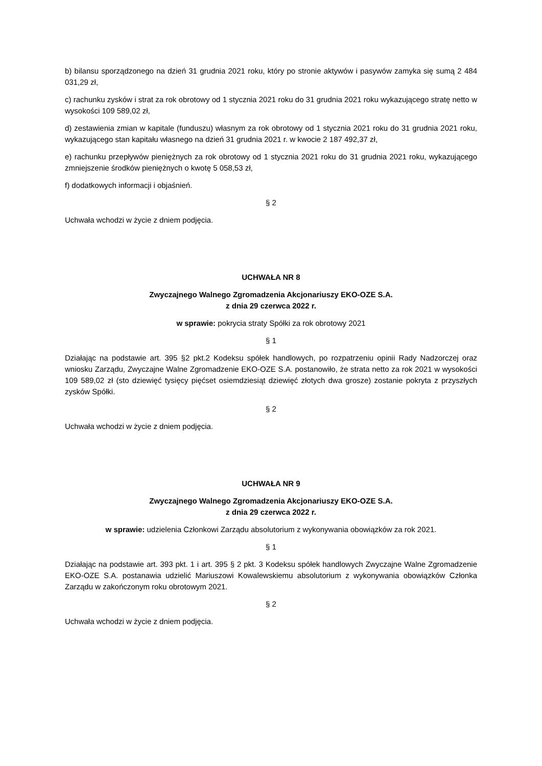b) bilansu sporządzonego na dzień 31 grudnia 2021 roku, który po stronie aktywów i pasywów zamyka się sumą 2 484 031,29 zł,
c) rachunku zysków i strat za rok obrotowy od 1 stycznia 2021 roku do 31 grudnia 2021 roku wykazującego stratę netto w wysokości 109 589,02 zł,
d) zestawienia zmian w kapitale (funduszu) własnym za rok obrotowy od 1 stycznia 2021 roku do 31 grudnia 2021 roku, wykazującego stan kapitału własnego na dzień 31 grudnia 2021 r. w kwocie 2 187 492,37 zł,
e) rachunku przepływów pieniężnych za rok obrotowy od 1 stycznia 2021 roku do 31 grudnia 2021 roku, wykazującego zmniejszenie środków pieniężnych o kwotę 5 058,53 zł,
f) dodatkowych informacji i objaśnień.
§ 2
Uchwała wchodzi w życie z dniem podjęcia.
UCHWAŁA NR 8
Zwyczajnego Walnego Zgromadzenia Akcjonariuszy EKO-OZE S.A.
z dnia 29 czerwca 2022 r.
w sprawie: pokrycia straty Spółki za rok obrotowy 2021
§ 1
Działając na podstawie art. 395 §2 pkt.2 Kodeksu spółek handlowych, po rozpatrzeniu opinii Rady Nadzorczej oraz wniosku Zarządu, Zwyczajne Walne Zgromadzenie EKO-OZE S.A. postanowiło, że strata netto za rok 2021 w wysokości 109 589,02 zł (sto dziewięć tysięcy pięćset osiemdziesiąt dziewięć złotych dwa grosze) zostanie pokryta z przyszłych zysków Spółki.
§ 2
Uchwała wchodzi w życie z dniem podjęcia.
UCHWAŁA NR 9
Zwyczajnego Walnego Zgromadzenia Akcjonariuszy EKO-OZE S.A.
z dnia 29 czerwca 2022 r.
w sprawie: udzielenia Członkowi Zarządu absolutorium z wykonywania obowiązków za rok 2021.
§ 1
Działając na podstawie art. 393 pkt. 1 i art. 395 § 2 pkt. 3 Kodeksu spółek handlowych Zwyczajne Walne Zgromadzenie EKO-OZE S.A. postanawia udzielić Mariuszowi Kowalewskiemu absolutorium z wykonywania obowiązków Członka Zarządu w zakończonym roku obrotowym 2021.
§ 2
Uchwała wchodzi w życie z dniem podjęcia.